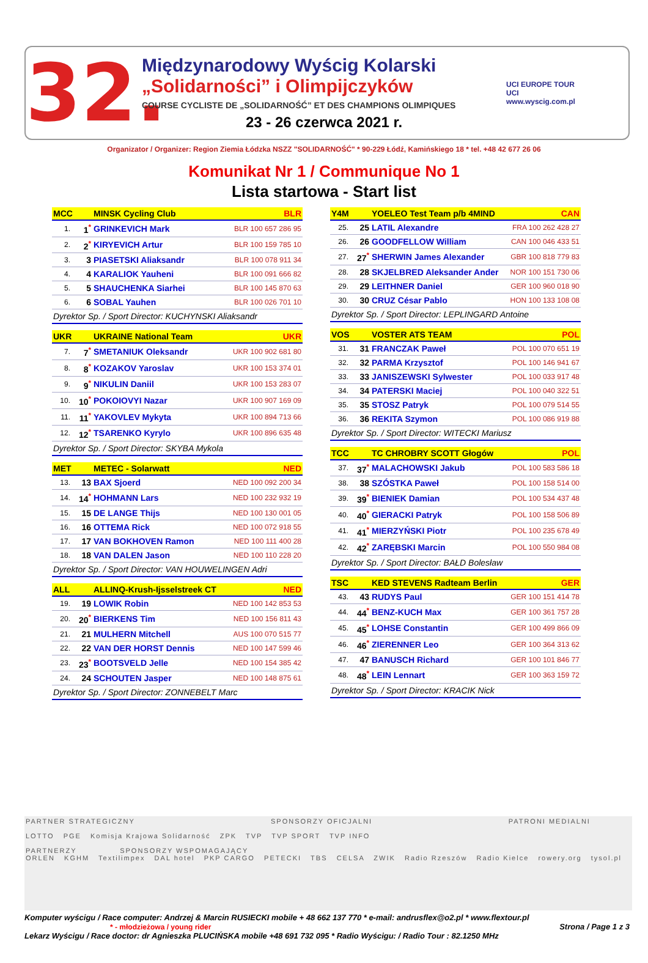32.
Międzynarodowy Wyścig Kolarski
„Solidarności” i Olimpijczyków
COURSE CYCLISTE DE „SOLIDARNOŚĆ” ET DES CHAMPIONS OLIMPIQUES
23 - 26 czerwca 2021 r.
UCI EUROPE TOUR
UCI
www.wyscig.com.pl
Organizator / Organizer: Region Ziemia Łódzka NSZZ "SOLIDARNOŚĆ" * 90-229 Łódź, Kamińskiego 18 * tel. +48 42 677 26 06
Komunikat Nr 1 / Communique No 1
Lista startowa - Start list
| MCC | | MINSK Cycling Club | BLR |
| --- | --- | --- | --- |
| 1. | 1<sup>*</sup> | GRINKEVICH Mark | BLR 100 657 286 95 |
| 2. | 2<sup>*</sup> | KIRYEVICH Artur | BLR 100 159 785 10 |
| 3. | 3 | PIASETSKI Aliaksandr | BLR 100 078 911 34 |
| 4. | 4 | KARALIOK Yauheni | BLR 100 091 666 82 |
| 5. | 5 | SHAUCHENKA Siarhei | BLR 100 145 870 63 |
| 6. | 6 | SOBAL Yauhen | BLR 100 026 701 10 |
| Dyrektor Sp. / Sport Director: KUCHYNSKI Aliaksandr | | | |
| UKR | | UKRAINE National Team | UKR |
| --- | --- | --- | --- |
| 7. | 7<sup>*</sup> | SMETANIUK Oleksandr | UKR 100 902 681 80 |
| 8. | 8<sup>*</sup> | KOZAKOV Yaroslav | UKR 100 153 374 01 |
| 9. | 9<sup>*</sup> | NIKULIN Daniil | UKR 100 153 283 07 |
| 10. | 10<sup>*</sup> | POKOIOVYI Nazar | UKR 100 907 169 09 |
| 11. | 11<sup>*</sup> | YAKOVLEV Mykyta | UKR 100 894 713 66 |
| 12. | 12<sup>*</sup> | TSARENKO Kyrylo | UKR 100 896 635 48 |
| Dyrektor Sp. / Sport Director: SKYBA Mykola | | | |
| MET | | METEC - Solarwatt | NED |
| --- | --- | --- | --- |
| 13. | 13 | BAX Sjoerd | NED 100 092 200 34 |
| 14. | 14<sup>*</sup> | HOHMANN Lars | NED 100 232 932 19 |
| 15. | 15 | DE LANGE Thijs | NED 100 130 001 05 |
| 16. | 16 | OTTEMA Rick | NED 100 072 918 55 |
| 17. | 17 | VAN BOKHOVEN Ramon | NED 100 111 400 28 |
| 18. | 18 | VAN DALEN Jason | NED 100 110 228 20 |
| Dyrektor Sp. / Sport Director: VAN HOUWELINGEN Adri | | | |
| ALL | | ALLINQ-Krush-Ijsselstreek CT | NED |
| --- | --- | --- | --- |
| 19. | 19 | LOWIK Robin | NED 100 142 853 53 |
| 20. | 20<sup>*</sup> | BIERKENS Tim | NED 100 156 811 43 |
| 21. | 21 | MULHERN Mitchell | AUS 100 070 515 77 |
| 22. | 22 | VAN DER HORST Dennis | NED 100 147 599 46 |
| 23. | 23<sup>*</sup> | BOOTSVELD Jelle | NED 100 154 385 42 |
| 24. | 24 | SCHOUTEN Jasper | NED 100 148 875 61 |
| Dyrektor Sp. / Sport Director: ZONNEBELT Marc | | | |
| Y4M | | YOELEO Test Team p/b 4MIND | CAN |
| --- | --- | --- | --- |
| 25. | 25 | LATIL Alexandre | FRA 100 262 428 27 |
| 26. | 26 | GOODFELLOW William | CAN 100 046 433 51 |
| 27. | 27<sup>*</sup> | SHERWIN James Alexander | GBR 100 818 779 83 |
| 28. | 28 | SKJELBRED Aleksander Ander | NOR 100 151 730 06 |
| 29. | 29 | LEITHNER Daniel | GER 100 960 018 90 |
| 30. | 30 | CRUZ César Pablo | HON 100 133 108 08 |
| Dyrektor Sp. / Sport Director: LEPLINGARD Antoine | | | |
| VOS | | VOSTER ATS TEAM | POL |
| --- | --- | --- | --- |
| 31. | 31 | FRANCZAK Paweł | POL 100 070 651 19 |
| 32. | 32 | PARMA Krzysztof | POL 100 146 941 67 |
| 33. | 33 | JANISZEWSKI Sylwester | POL 100 033 917 48 |
| 34. | 34 | PATERSKI Maciej | POL 100 040 322 51 |
| 35. | 35 | STOSZ Patryk | POL 100 079 514 55 |
| 36. | 36 | REKITA Szymon | POL 100 086 919 88 |
| Dyrektor Sp. / Sport Director: WITECKI Mariusz | | | |
| TCC | | TC CHROBRY SCOTT Głogów | POL |
| --- | --- | --- | --- |
| 37. | 37<sup>*</sup> | MALACHOWSKI Jakub | POL 100 583 586 18 |
| 38. | 38 | SZÓSTKA Paweł | POL 100 158 514 00 |
| 39. | 39<sup>*</sup> | BIENIEK Damian | POL 100 534 437 48 |
| 40. | 40<sup>*</sup> | GIERACKI Patryk | POL 100 158 506 89 |
| 41. | 41<sup>*</sup> | MIERZYŃSKI Piotr | POL 100 235 678 49 |
| 42. | 42<sup>*</sup> | ZARĘBSKI Marcin | POL 100 550 984 08 |
| Dyrektor Sp. / Sport Director: BAŁD Bolesław | | | |
| TSC | | KED STEVENS Radteam Berlin | GER |
| --- | --- | --- | --- |
| 43. | 43 | RUDYS Paul | GER 100 151 414 78 |
| 44. | 44<sup>*</sup> | BENZ-KUCH Max | GER 100 361 757 28 |
| 45. | 45<sup>*</sup> | LOHSE Constantin | GER 100 499 866 09 |
| 46. | 46<sup>*</sup> | ZIERENNER Leo | GER 100 364 313 62 |
| 47. | 47 | BANUSCH Richard | GER 100 101 846 77 |
| 48. | 48<sup>*</sup> | LEIN Lennart | GER 100 363 159 72 |
| Dyrektor Sp. / Sport Director: KRACIK Nick | | | |
PARTNER STRATEGICZNY SPONSORZY OFICJALNI PATRONI MEDIALNI
LOTTO PGE Komisja Krajowa Solidarność ZPK TVP TVP SPORT TVP INFO
PARTNERZY SPONSORZY WSPOMAGAJĄCY
ORLEN KGHM Textilimpex DAL hotel PKP CARGO PETECKI TBS CELSA ZWIK Radio Rzeszów Radio Kielce rowery.org tysol.pl
Komputer wyścigu / Race computer: Andrzej & Marcin RUSIECKI mobile + 48 662 137 770 * e-mail: andrusflex@o2.pl * www.flextour.pl
* - młodzieżowa / young rider Strona / Page 1 z 3
Lekarz Wyścigu / Race doctor: dr Agnieszka PLUCIŃSKA mobile +48 691 732 095 * Radio Wyścigu: / Radio Tour : 82.1250 MHz